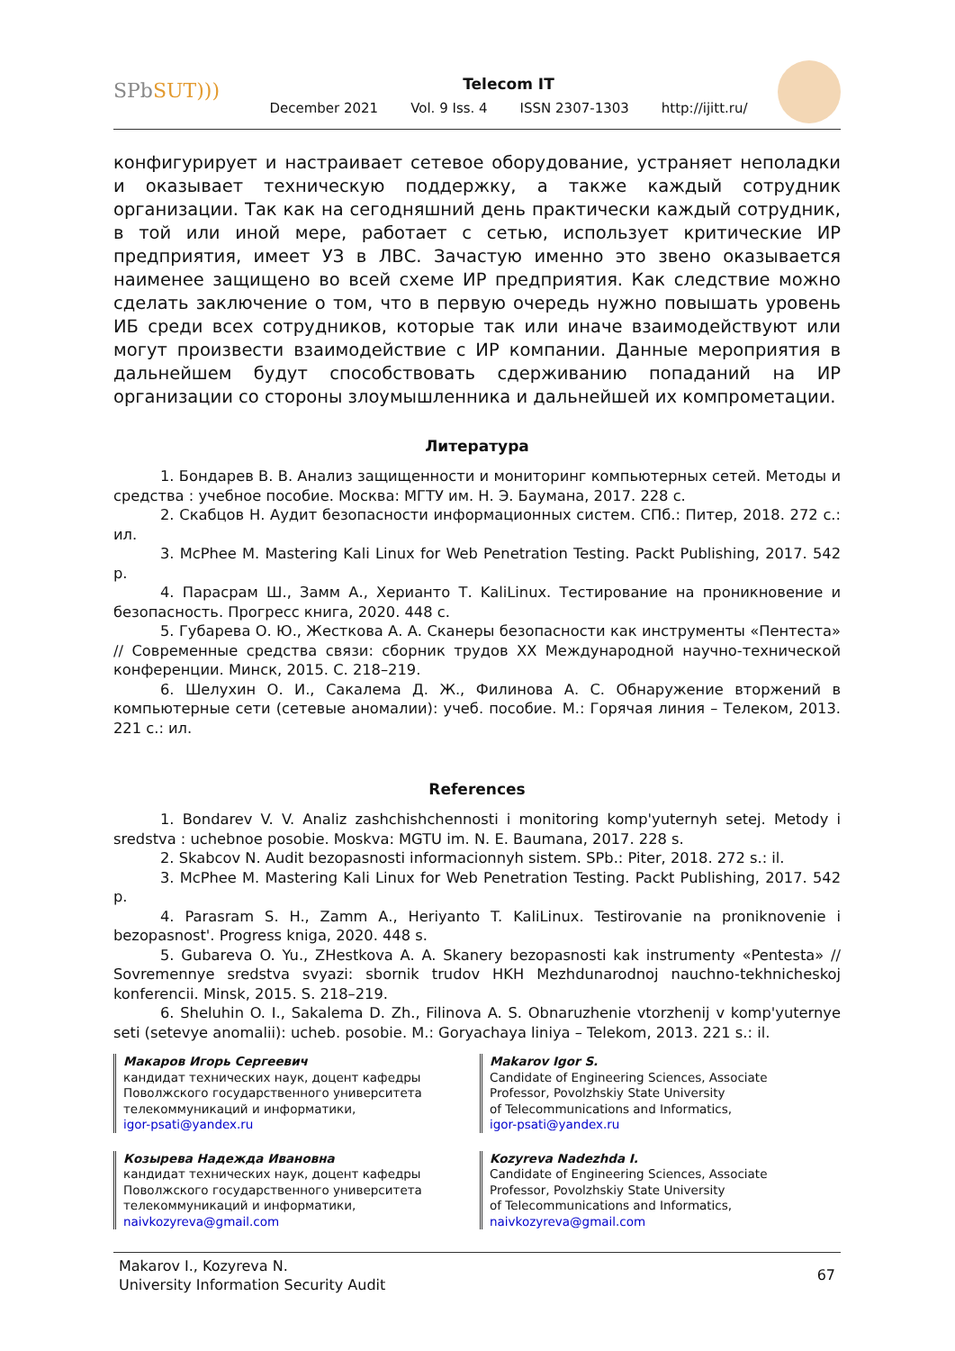SPbSUT)))
Telecom IT
December 2021 Vol. 9 Iss. 4 ISSN 2307-1303 http://ijitt.ru/
конфигурирует и настраивает сетевое оборудование, устраняет неполадки и оказывает техническую поддержку, а также каждый сотрудник организации. Так как на сегодняшний день практически каждый сотрудник, в той или иной мере, работает с сетью, использует критические ИР предприятия, имеет УЗ в ЛВС. Зачастую именно это звено оказывается наименее защищено во всей схеме ИР предприятия. Как следствие можно сделать заключение о том, что в первую очередь нужно повышать уровень ИБ среди всех сотрудников, которые так или иначе взаимодействуют или могут произвести взаимодействие с ИР компании. Данные мероприятия в дальнейшем будут способствовать сдерживанию попаданий на ИР организации со стороны злоумышленника и дальнейшей их компрометации.
Литература
1. Бондарев В. В. Анализ защищенности и мониторинг компьютерных сетей. Методы и средства : учебное пособие. Москва: МГТУ им. Н. Э. Баумана, 2017. 228 с.
2. Скабцов Н. Аудит безопасности информационных систем. СПб.: Питер, 2018. 272 с.: ил.
3. McPhee M. Mastering Kali Linux for Web Penetration Testing. Packt Publishing, 2017. 542 p.
4. Парасрам Ш., Замм А., Херианто Т. KaliLinux. Тестирование на проникновение и безопасность. Прогресс книга, 2020. 448 с.
5. Губарева О. Ю., Жесткова А. А. Сканеры безопасности как инструменты «Пентеста» // Современные средства связи: сборник трудов XX Международной научно-технической конференции. Минск, 2015. С. 218–219.
6. Шелухин О. И., Сакалема Д. Ж., Филинова А. С. Обнаружение вторжений в компьютерные сети (сетевые аномалии): учеб. пособие. М.: Горячая линия – Телеком, 2013. 221 с.: ил.
References
1. Bondarev V. V. Analiz zashchishchennosti i monitoring komp'yuternyh setej. Metody i sredstva : uchebnoe posobie. Moskva: MGTU im. N. E. Baumana, 2017. 228 s.
2. Skabcov N. Audit bezopasnosti informacionnyh sistem. SPb.: Piter, 2018. 272 s.: il.
3. McPhee M. Mastering Kali Linux for Web Penetration Testing. Packt Publishing, 2017. 542 p.
4. Parasram S. H., Zamm A., Heriyanto T. KaliLinux. Testirovanie na proniknovenie i bezopasnost'. Progress kniga, 2020. 448 s.
5. Gubareva O. Yu., ZHestkova A. A. Skanery bezopasnosti kak instrumenty «Pentesta» // Sovremennye sredstva svyazi: sbornik trudov HKH Mezhdunarodnoj nauchno-tekhnicheskoj konferencii. Minsk, 2015. S. 218–219.
6. Sheluhin O. I., Sakalema D. Zh., Filinova A. S. Obnaruzhenie vtorzhenij v komp'yuternye seti (setevye anomalii): ucheb. posobie. M.: Goryachaya liniya – Telekom, 2013. 221 s.: il.
Макаров Игорь Сергеевич
кандидат технических наук, доцент кафедры
Поволжского государственного университета
телекоммуникаций и информатики,
igor-psati@yandex.ru
Козырева Надежда Ивановна
кандидат технических наук, доцент кафедры
Поволжского государственного университета
телекоммуникаций и информатики,
naivkozyreva@gmail.com
Makarov Igor S.
Candidate of Engineering Sciences, Associate
Professor, Povolzhskiy State University
of Telecommunications and Informatics,
igor-psati@yandex.ru
Kozyreva Nadezhda I.
Candidate of Engineering Sciences, Associate
Professor, Povolzhskiy State University
of Telecommunications and Informatics,
naivkozyreva@gmail.com
Makarov I., Kozyreva N.
University Information Security Audit
67